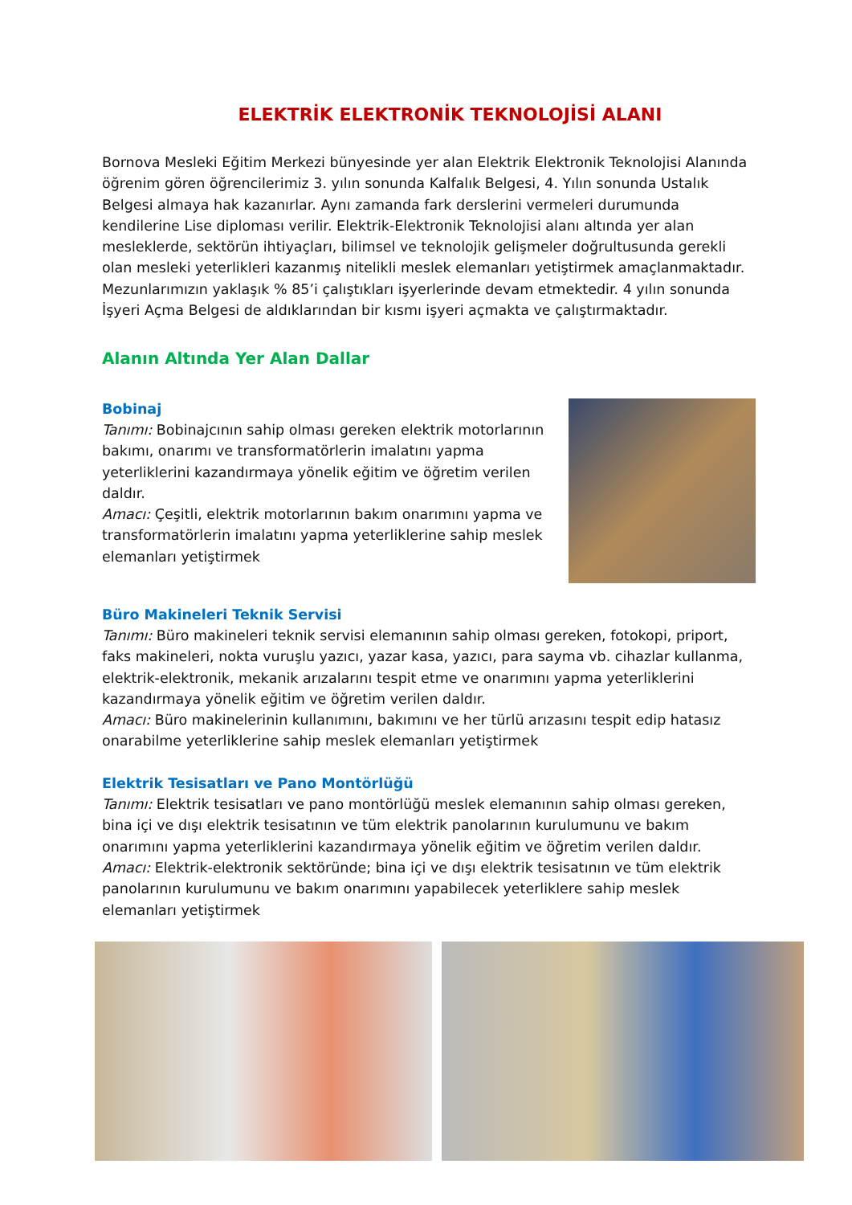ELEKTRİK ELEKTRONİK TEKNOLOJİSİ ALANI
Bornova Mesleki Eğitim Merkezi bünyesinde yer alan Elektrik Elektronik Teknolojisi Alanında öğrenim gören öğrencilerimiz 3. yılın sonunda Kalfalık Belgesi, 4. Yılın sonunda Ustalık Belgesi almaya hak kazanırlar. Aynı zamanda fark derslerini vermeleri durumunda kendilerine Lise diploması verilir. Elektrik-Elektronik Teknolojisi alanı altında yer alan mesleklerde, sektörün ihtiyaçları, bilimsel ve teknolojik gelişmeler doğrultusunda gerekli olan mesleki yeterlikleri kazanmış nitelikli meslek elemanları yetiştirmek amaçlanmaktadır. Mezunlarımızın yaklaşık % 85’i çalıştıkları işyerlerinde devam etmektedir. 4 yılın sonunda İşyeri Açma Belgesi de aldıklarından bir kısmı işyeri açmakta ve çalıştırmaktadır.
Alanın Altında Yer Alan Dallar
Bobinaj
Tanımı: Bobinajcının sahip olması gereken elektrik motorlarının bakımı, onarımı ve transformatörlerin imalatını yapma yeterliklerini kazandırmaya yönelik eğitim ve öğretim verilen daldır.
Amacı: Çeşitli, elektrik motorlarının bakım onarımını yapma ve transformatörlerin imalatını yapma yeterliklerine sahip meslek elemanları yetiştirmek
Büro Makineleri Teknik Servisi
Tanımı: Büro makineleri teknik servisi elemanının sahip olması gereken, fotokopi, priport, faks makineleri, nokta vuruşlu yazıcı, yazar kasa, yazıcı, para sayma vb. cihazlar kullanma, elektrik-elektronik, mekanik arızalarını tespit etme ve onarımını yapma yeterliklerini kazandırmaya yönelik eğitim ve öğretim verilen daldır.
Amacı: Büro makinelerinin kullanımını, bakımını ve her türlü arızasını tespit edip hatasız onarabilme yeterliklerine sahip meslek elemanları yetiştirmek
Elektrik Tesisatları ve Pano Montörlüğü
Tanımı: Elektrik tesisatları ve pano montörlüğü meslek elemanının sahip olması gereken, bina içi ve dışı elektrik tesisatının ve tüm elektrik panolarının kurulumunu ve bakım onarımını yapma yeterliklerini kazandırmaya yönelik eğitim ve öğretim verilen daldır.
Amacı: Elektrik-elektronik sektöründe; bina içi ve dışı elektrik tesisatının ve tüm elektrik panolarının kurulumunu ve bakım onarımını yapabilecek yeterliklere sahip meslek elemanları yetiştirmek